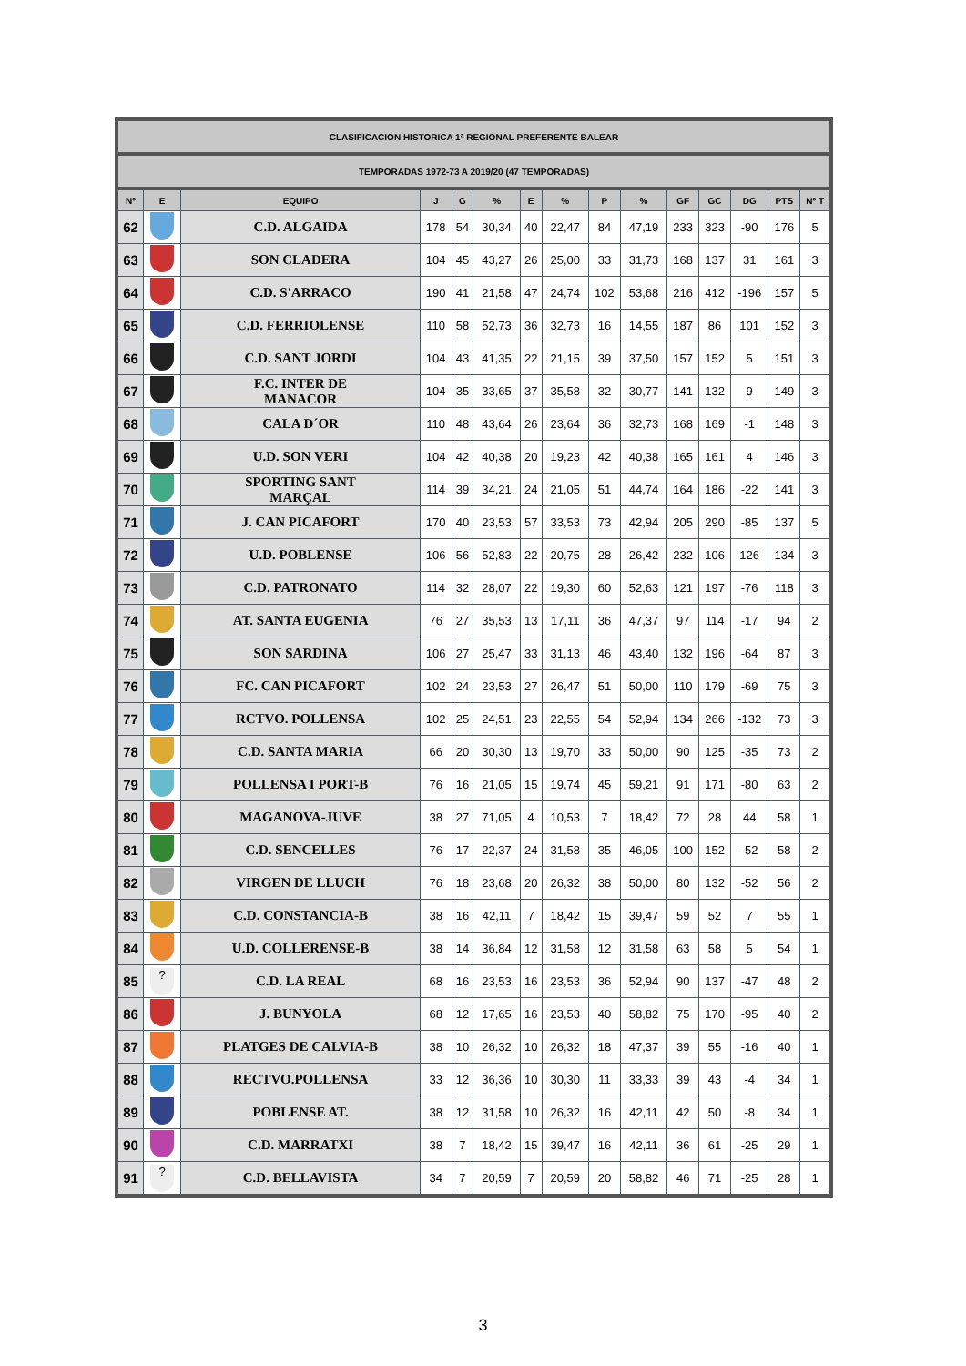| CLASIFICACION HISTORICA 1ª REGIONAL PREFERENTE BALEAR | | | | | | | | | | | | | | |
| --- | --- | --- | --- | --- | --- | --- | --- | --- | --- | --- | --- | --- | --- | --- |
| TEMPORADAS 1972-73 A 2019/20 (47 TEMPORADAS) | | | | | | | | | | | | | | |
| Nº | E | EQUIPO | J | G | % | E | % | P | % | GF | GC | DG | PTS | Nº T |
| 62 | | C.D. ALGAIDA | 178 | 54 | 30,34 | 40 | 22,47 | 84 | 47,19 | 233 | 323 | -90 | 176 | 5 |
| 63 | | SON CLADERA | 104 | 45 | 43,27 | 26 | 25,00 | 33 | 31,73 | 168 | 137 | 31 | 161 | 3 |
| 64 | | C.D. S'ARRACO | 190 | 41 | 21,58 | 47 | 24,74 | 102 | 53,68 | 216 | 412 | -196 | 157 | 5 |
| 65 | | C.D. FERRIOLENSE | 110 | 58 | 52,73 | 36 | 32,73 | 16 | 14,55 | 187 | 86 | 101 | 152 | 3 |
| 66 | | C.D. SANT JORDI | 104 | 43 | 41,35 | 22 | 21,15 | 39 | 37,50 | 157 | 152 | 5 | 151 | 3 |
| 67 | | F.C. INTER DE MANACOR | 104 | 35 | 33,65 | 37 | 35,58 | 32 | 30,77 | 141 | 132 | 9 | 149 | 3 |
| 68 | | CALA D´OR | 110 | 48 | 43,64 | 26 | 23,64 | 36 | 32,73 | 168 | 169 | -1 | 148 | 3 |
| 69 | | U.D. SON VERI | 104 | 42 | 40,38 | 20 | 19,23 | 42 | 40,38 | 165 | 161 | 4 | 146 | 3 |
| 70 | | SPORTING SANT MARÇAL | 114 | 39 | 34,21 | 24 | 21,05 | 51 | 44,74 | 164 | 186 | -22 | 141 | 3 |
| 71 | | J. CAN PICAFORT | 170 | 40 | 23,53 | 57 | 33,53 | 73 | 42,94 | 205 | 290 | -85 | 137 | 5 |
| 72 | | U.D. POBLENSE | 106 | 56 | 52,83 | 22 | 20,75 | 28 | 26,42 | 232 | 106 | 126 | 134 | 3 |
| 73 | | C.D. PATRONATO | 114 | 32 | 28,07 | 22 | 19,30 | 60 | 52,63 | 121 | 197 | -76 | 118 | 3 |
| 74 | | AT. SANTA EUGENIA | 76 | 27 | 35,53 | 13 | 17,11 | 36 | 47,37 | 97 | 114 | -17 | 94 | 2 |
| 75 | | SON SARDINA | 106 | 27 | 25,47 | 33 | 31,13 | 46 | 43,40 | 132 | 196 | -64 | 87 | 3 |
| 76 | | FC. CAN PICAFORT | 102 | 24 | 23,53 | 27 | 26,47 | 51 | 50,00 | 110 | 179 | -69 | 75 | 3 |
| 77 | | RCTVO. POLLENSA | 102 | 25 | 24,51 | 23 | 22,55 | 54 | 52,94 | 134 | 266 | -132 | 73 | 3 |
| 78 | | C.D. SANTA MARIA | 66 | 20 | 30,30 | 13 | 19,70 | 33 | 50,00 | 90 | 125 | -35 | 73 | 2 |
| 79 | | POLLENSA I PORT-B | 76 | 16 | 21,05 | 15 | 19,74 | 45 | 59,21 | 91 | 171 | -80 | 63 | 2 |
| 80 | | MAGANOVA-JUVE | 38 | 27 | 71,05 | 4 | 10,53 | 7 | 18,42 | 72 | 28 | 44 | 58 | 1 |
| 81 | | C.D. SENCELLES | 76 | 17 | 22,37 | 24 | 31,58 | 35 | 46,05 | 100 | 152 | -52 | 58 | 2 |
| 82 | | VIRGEN DE LLUCH | 76 | 18 | 23,68 | 20 | 26,32 | 38 | 50,00 | 80 | 132 | -52 | 56 | 2 |
| 83 | | C.D. CONSTANCIA-B | 38 | 16 | 42,11 | 7 | 18,42 | 15 | 39,47 | 59 | 52 | 7 | 55 | 1 |
| 84 | | U.D. COLLERENSE-B | 38 | 14 | 36,84 | 12 | 31,58 | 12 | 31,58 | 63 | 58 | 5 | 54 | 1 |
| 85 | ? | C.D. LA REAL | 68 | 16 | 23,53 | 16 | 23,53 | 36 | 52,94 | 90 | 137 | -47 | 48 | 2 |
| 86 | | J. BUNYOLA | 68 | 12 | 17,65 | 16 | 23,53 | 40 | 58,82 | 75 | 170 | -95 | 40 | 2 |
| 87 | | PLATGES DE CALVIA-B | 38 | 10 | 26,32 | 10 | 26,32 | 18 | 47,37 | 39 | 55 | -16 | 40 | 1 |
| 88 | | RECTVO.POLLENSA | 33 | 12 | 36,36 | 10 | 30,30 | 11 | 33,33 | 39 | 43 | -4 | 34 | 1 |
| 89 | | POBLENSE AT. | 38 | 12 | 31,58 | 10 | 26,32 | 16 | 42,11 | 42 | 50 | -8 | 34 | 1 |
| 90 | | C.D. MARRATXI | 38 | 7 | 18,42 | 15 | 39,47 | 16 | 42,11 | 36 | 61 | -25 | 29 | 1 |
| 91 | ? | C.D. BELLAVISTA | 34 | 7 | 20,59 | 7 | 20,59 | 20 | 58,82 | 46 | 71 | -25 | 28 | 1 |
3